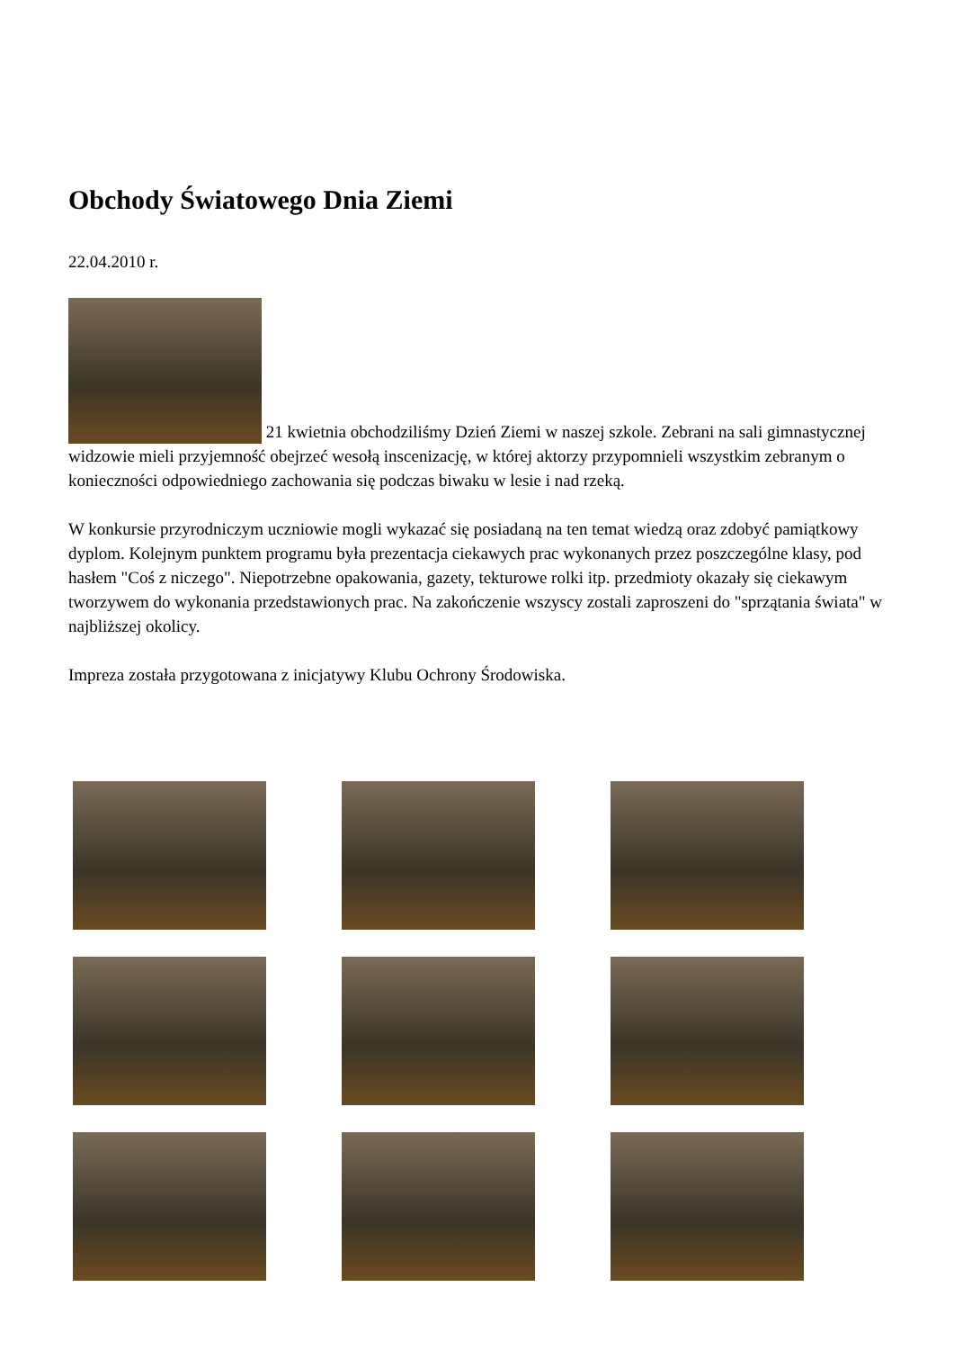Obchody Światowego Dnia Ziemi
22.04.2010 r.
21 kwietnia obchodziliśmy Dzień Ziemi w naszej szkole. Zebrani na sali gimnastycznej widzowie mieli przyjemność obejrzeć wesołą inscenizację, w której aktorzy przypomnieli wszystkim zebranym o konieczności odpowiedniego zachowania się podczas biwaku w lesie i nad rzeką.
W konkursie przyrodniczym uczniowie mogli wykazać się posiadaną na ten temat wiedzą oraz zdobyć pamiątkowy dyplom. Kolejnym punktem programu była prezentacja ciekawych prac wykonanych przez poszczególne klasy, pod hasłem "Coś z niczego". Niepotrzebne opakowania, gazety, tekturowe rolki itp. przedmioty okazały się ciekawym tworzywem do wykonania przedstawionych prac. Na zakończenie wszyscy zostali zaproszeni do "sprzątania świata" w najbliższej okolicy.
Impreza została przygotowana z inicjatywy Klubu Ochrony Środowiska.